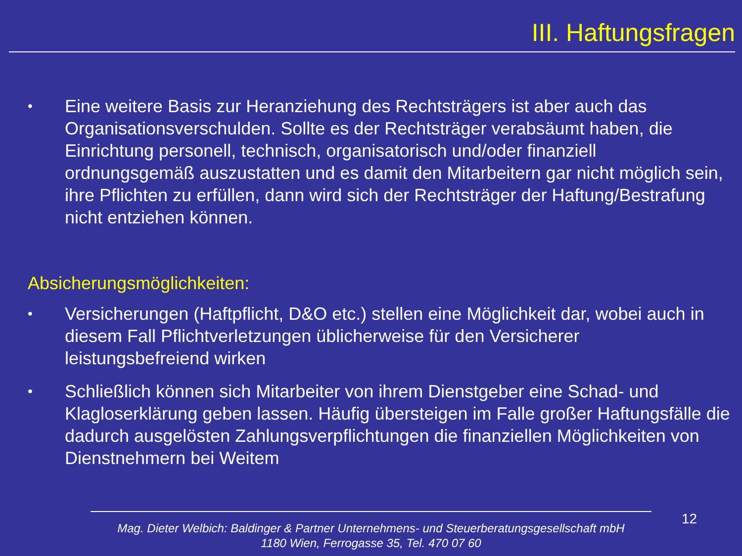III. Haftungsfragen
• Eine weitere Basis zur Heranziehung des Rechtsträgers ist aber auch das Organisationsverschulden. Sollte es der Rechtsträger verabsäumt haben, die Einrichtung personell, technisch, organisatorisch und/oder finanziell ordnungsgemäß auszustatten und es damit den Mitarbeitern gar nicht möglich sein, ihre Pflichten zu erfüllen, dann wird sich der Rechtsträger der Haftung/Bestrafung nicht entziehen können.
Absicherungsmöglichkeiten:
• Versicherungen (Haftpflicht, D&O etc.) stellen eine Möglichkeit dar, wobei auch in diesem Fall Pflichtverletzungen üblicherweise für den Versicherer leistungsbefreiend wirken
• Schließlich können sich Mitarbeiter von ihrem Dienstgeber eine Schad- und Klagloserklärung geben lassen. Häufig übersteigen im Falle großer Haftungsfälle die dadurch ausgelösten Zahlungsverpflichtungen die finanziellen Möglichkeiten von Dienstnehmern bei Weitem
Mag. Dieter Welbich: Baldinger & Partner Unternehmens- und Steuerberatungsgesellschaft mbH
1180 Wien, Ferrogasse 35, Tel. 470 07 60
12